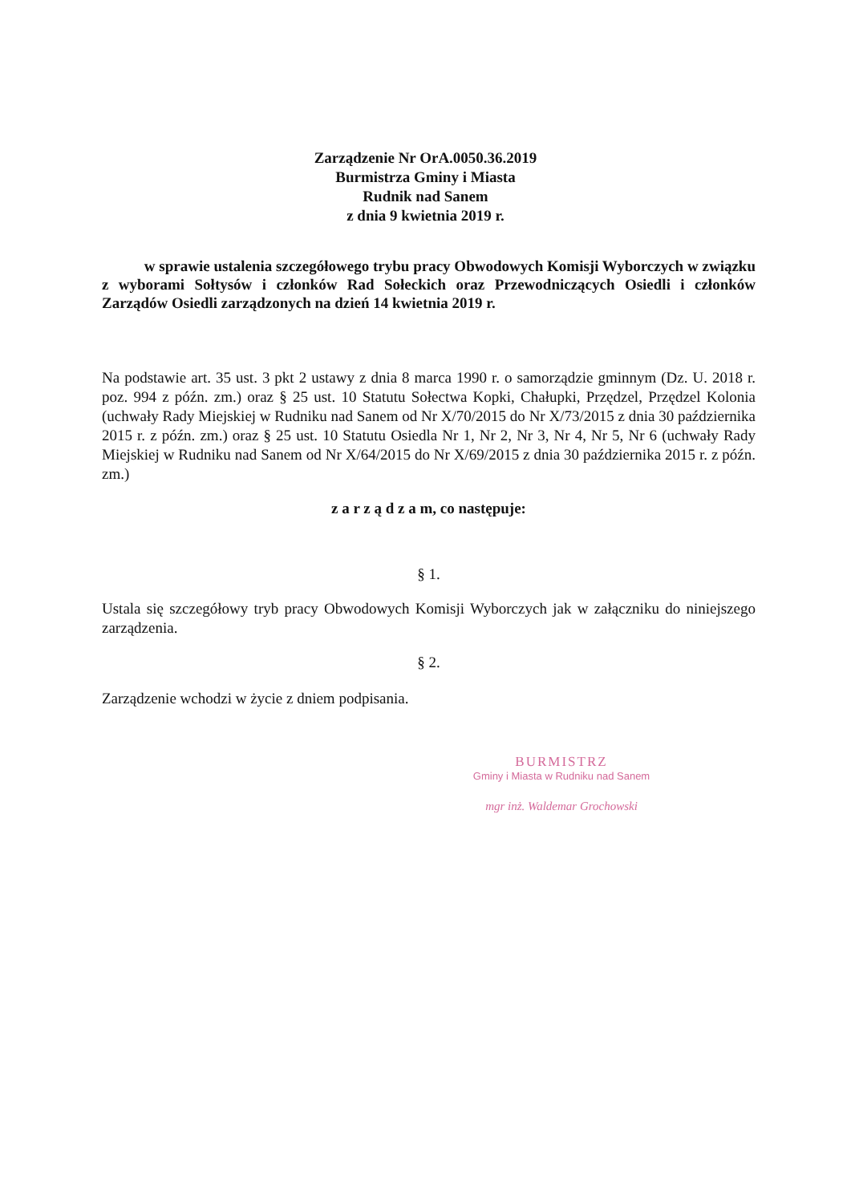Zarządzenie Nr OrA.0050.36.2019
Burmistrza Gminy i Miasta
Rudnik nad Sanem
z dnia 9 kwietnia 2019 r.
w sprawie ustalenia szczegółowego trybu pracy Obwodowych Komisji Wyborczych w związku z wyborami Sołtysów i członków Rad Sołeckich oraz Przewodniczących Osiedli i członków Zarządów Osiedli zarządzonych na dzień 14 kwietnia 2019 r.
Na podstawie art. 35 ust. 3 pkt 2 ustawy z dnia 8 marca 1990 r. o samorządzie gminnym (Dz. U. 2018 r. poz. 994 z późn. zm.) oraz § 25 ust. 10 Statutu Sołectwa Kopki, Chałupki, Przędzel, Przędzel Kolonia (uchwały Rady Miejskiej w Rudniku nad Sanem od Nr X/70/2015 do Nr X/73/2015 z dnia 30 października 2015 r. z późn. zm.) oraz § 25 ust. 10 Statutu Osiedla Nr 1, Nr 2, Nr 3, Nr 4, Nr 5, Nr 6 (uchwały Rady Miejskiej w Rudniku nad Sanem od Nr X/64/2015 do Nr X/69/2015 z dnia 30 października 2015 r. z późn. zm.)
z a r z ą d z a m, co następuje:
§ 1.
Ustala się szczegółowy tryb pracy Obwodowych Komisji Wyborczych jak w załączniku do niniejszego zarządzenia.
§ 2.
Zarządzenie wchodzi w życie z dniem podpisania.
BURMISTRZ
Gminy i Miasta w Rudniku nad Sanem
mgr inż. Waldemar Grochowski